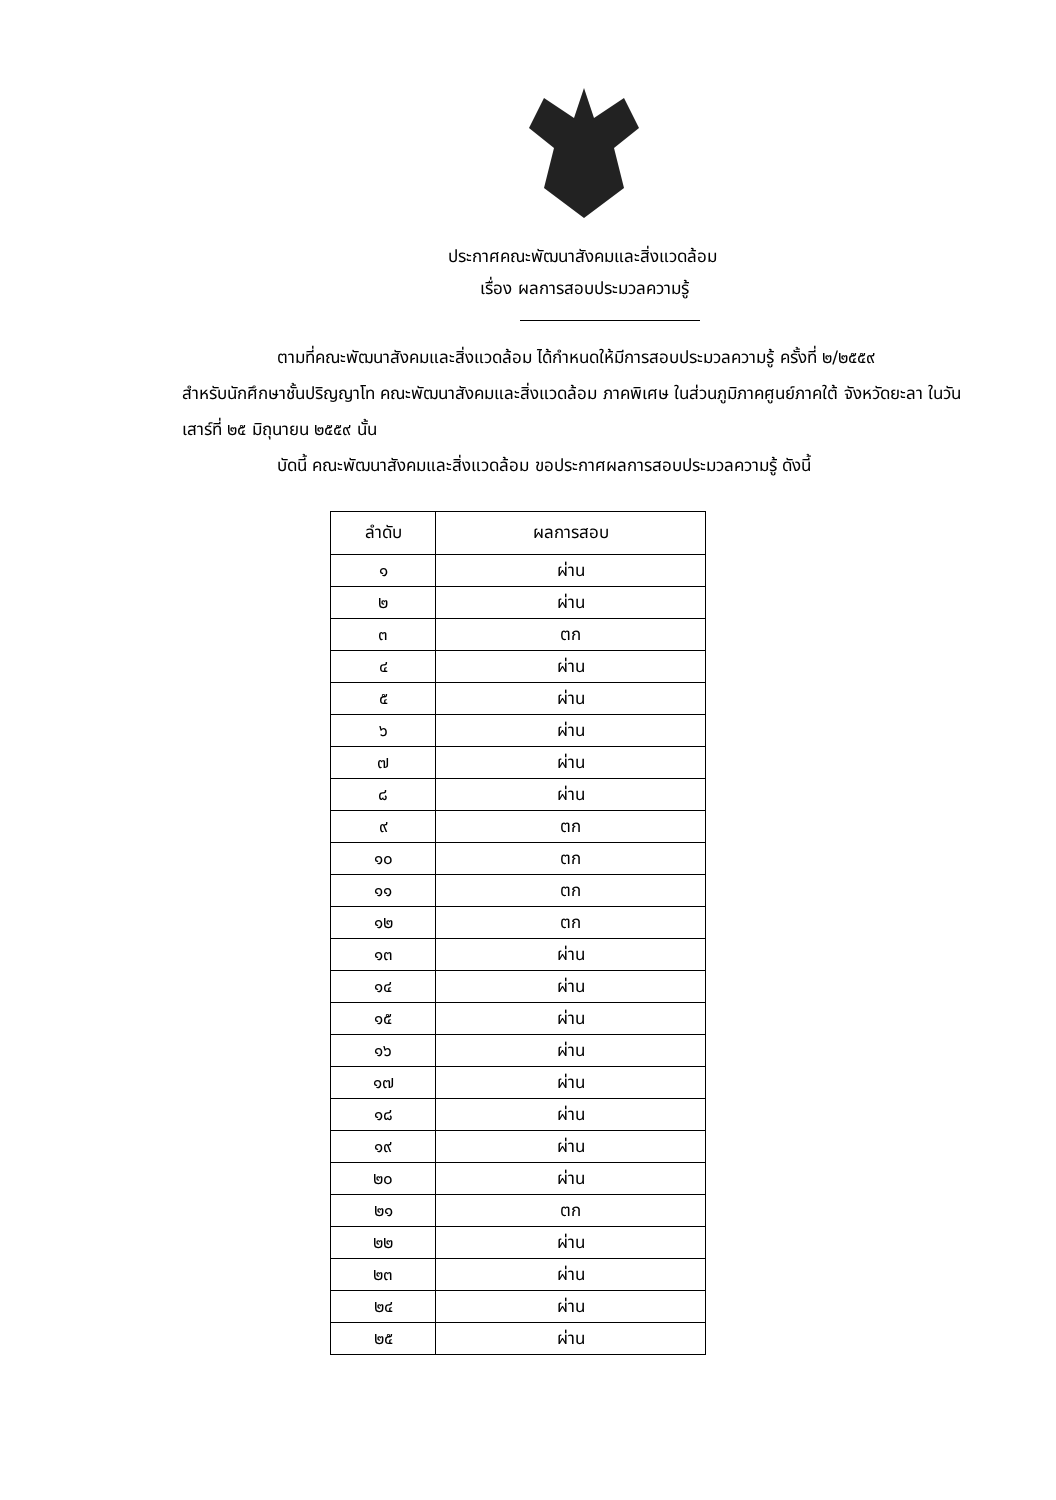ประกาศคณะพัฒนาสังคมและสิ่งแวดล้อม
เรื่อง ผลการสอบประมวลความรู้
ตามที่คณะพัฒนาสังคมและสิ่งแวดล้อม ได้กำหนดให้มีการสอบประมวลความรู้ ครั้งที่ ๒/๒๕๕๙
สำหรับนักศึกษาชั้นปริญญาโท คณะพัฒนาสังคมและสิ่งแวดล้อม ภาคพิเศษ ในส่วนภูมิภาคศูนย์ภาคใต้ จังหวัดยะลา ในวันเสาร์ที่ ๒๕ มิถุนายน ๒๕๕๙ นั้น
บัดนี้ คณะพัฒนาสังคมและสิ่งแวดล้อม ขอประกาศผลการสอบประมวลความรู้ ดังนี้
| ลำดับ | ผลการสอบ |
| --- | --- |
| ๑ | ผ่าน |
| ๒ | ผ่าน |
| ๓ | ตก |
| ๔ | ผ่าน |
| ๕ | ผ่าน |
| ๖ | ผ่าน |
| ๗ | ผ่าน |
| ๘ | ผ่าน |
| ๙ | ตก |
| ๑๐ | ตก |
| ๑๑ | ตก |
| ๑๒ | ตก |
| ๑๓ | ผ่าน |
| ๑๔ | ผ่าน |
| ๑๕ | ผ่าน |
| ๑๖ | ผ่าน |
| ๑๗ | ผ่าน |
| ๑๘ | ผ่าน |
| ๑๙ | ผ่าน |
| ๒๐ | ผ่าน |
| ๒๑ | ตก |
| ๒๒ | ผ่าน |
| ๒๓ | ผ่าน |
| ๒๔ | ผ่าน |
| ๒๕ | ผ่าน |